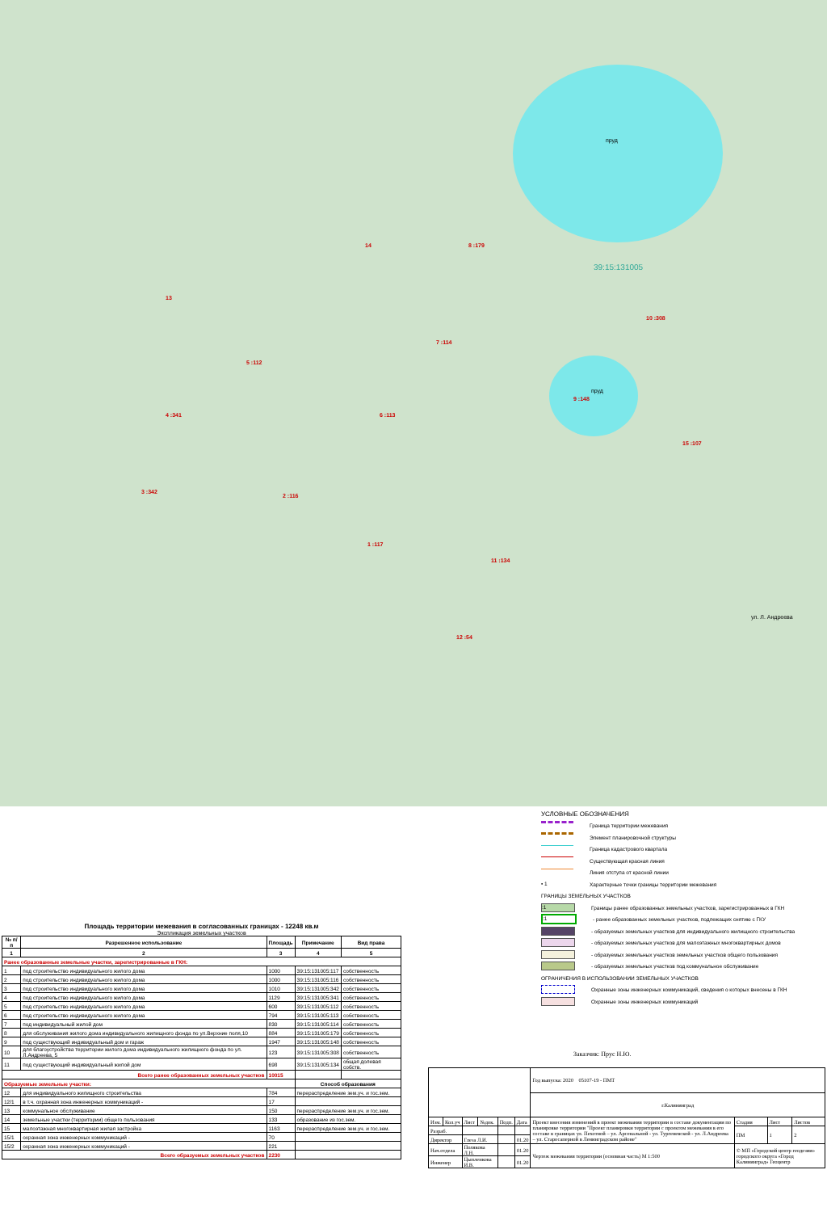пруд
пруд
39:15:131005
14 8 :179
10 :308
13
5 :112
7 :114
9 :148
4 :341 6 :113
15 :107
3 :342
2 :116
1 :117
11 :134
12 :54
ул. Л. Андреева
УСЛОВНЫЕ ОБОЗНАЧЕНИЯ
Граница территории межевания
Элемент планировочной структуры
Граница кадастрового квартала
Существующая красная линия
Линия отступа от красной линии
• 1 Характерные точки границы территории межевания
ГРАНИЦЫ ЗЕМЕЛЬНЫХ УЧАСТКОВ
:1 Границы ранее образованных земельных участков, зарегистрированных в ГКН
:1 - ранее образованных земельных участков, подлежащих снятию с ГКУ
- образуемых земельных участков для индивидуального жилищного строительства
- образуемых земельных участков для малоэтажных многоквартирных домов
- образуемых земельных участков земельных участков общего пользования
- образуемых земельных участков под коммунальное обслуживание
ОГРАНИЧЕНИЯ В ИСПОЛЬЗОВАНИИ ЗЕМЕЛЬНЫХ УЧАСТКОВ
Охранные зоны инженерных коммуникаций, сведения о которых внесены в ГКН
Охранные зоны инженерных коммуникаций
Площадь территории межевания в согласованных границах - 12248 кв.м
Экспликация земельных участков
| № п/п | Разрешенное использование | Площадь | Примечание | Вид права |
| --- | --- | --- | --- | --- |
| 1 | 2 | 3 | 4 | 5 |
| Ранее образованные земельные участки, зарегистрированные в ГКН: | | | | |
| 1 | под строительство индивидуального жилого дома | 1000 | 39:15:131005:117 | собственность |
| 2 | под строительство индивидуального жилого дома | 1000 | 39:15:131005:116 | собственность |
| 3 | под строительство индивидуального жилого дома | 1010 | 39:15:131005:342 | собственность |
| 4 | под строительство индивидуального жилого дома | 1129 | 39:15:131005:341 | собственность |
| 5 | под строительство индивидуального жилого дома | 600 | 39:15:131005:112 | собственность |
| 6 | под строительство индивидуального жилого дома | 794 | 39:15:131005:113 | собственность |
| 7 | под индивидуальный жилой дом | 830 | 39:15:131005:114 | собственность |
| 8 | для обслуживания жилого дома индивидуального жилищного фонда по ул.Верхние поля,10 | 884 | 39:15:131005:179 | собственность |
| 9 | под существующий индивидуальный дом и гараж | 1947 | 39:15:131005:148 | собственность |
| 10 | для благоустройства территории жилого дома индивидуального жилищного фонда по ул. Л.Андреева, 5 | 123 | 39:15:131005:308 | собственность |
| 11 | под существующий индивидуальный жилой дом | 698 | 39:15:131005:134 | общая долевая собств. |
| Всего ранее образованных земельных участков | | 10015 | | |
| Образуемые земельные участки: | | | Способ образования | |
| 12 | для индивидуального жилищного строительства | 784 | перераспределение зем.уч. и гос.зем. | |
| 12/1 | в т.ч. охранная зона инженерных коммуникаций - | 17 | | |
| 13 | коммунальное обслуживание | 150 | перераспределение зем.уч. и гос.зем. | |
| 14 | земельные участки (территории) общего пользования | 133 | образование из гос.зем. | |
| 15 | малоэтажная многоквартирная жилая застройка | 1163 | перераспределение зем.уч. и гос.зем. | |
| 15/1 | охранная зона инженерных коммуникаций - | 70 | | |
| 15/2 | охранная зона инженерных коммуникаций - | 221 | | |
| Всего образуемых земельных участков | | 2230 | | |
Заказчик: Прус Н.Ю.
| | | | | | | Год выпуска: 2020 05107-19 - ПМТ | | | |
| | | | | | | г.Калининград | | | |
| Изм. | Кол.уч | Лист | №док. | Подп. | Дата | Проект внесения изменений в проект межевания территории в составе документации по планировке территории "Проект планировки территории с проектом межевания в его составе в границах ул. Пехотной – ул. Арсенальной - ул. Тургеневской - ул. Л.Андреева – ул. Старосаперной в Ленинградском районе" | Стадия | Лист | Листов |
| Разраб. | | | | | | | ПМ | 1 | 2 |
| Директор | | Глеза Л.И. | | | 01.20 | | | | |
| Нач.отдела | | Полякова Л.Н. | | | 01.20 | Чертеж межевания территории (основная часть) М 1:500 | © МП «Городской центр геодезии» городского округа «Город Калининград» Геоцентр | | |
| Инженер | | Цыпленкова И.В. | | | 01.20 | | | | |